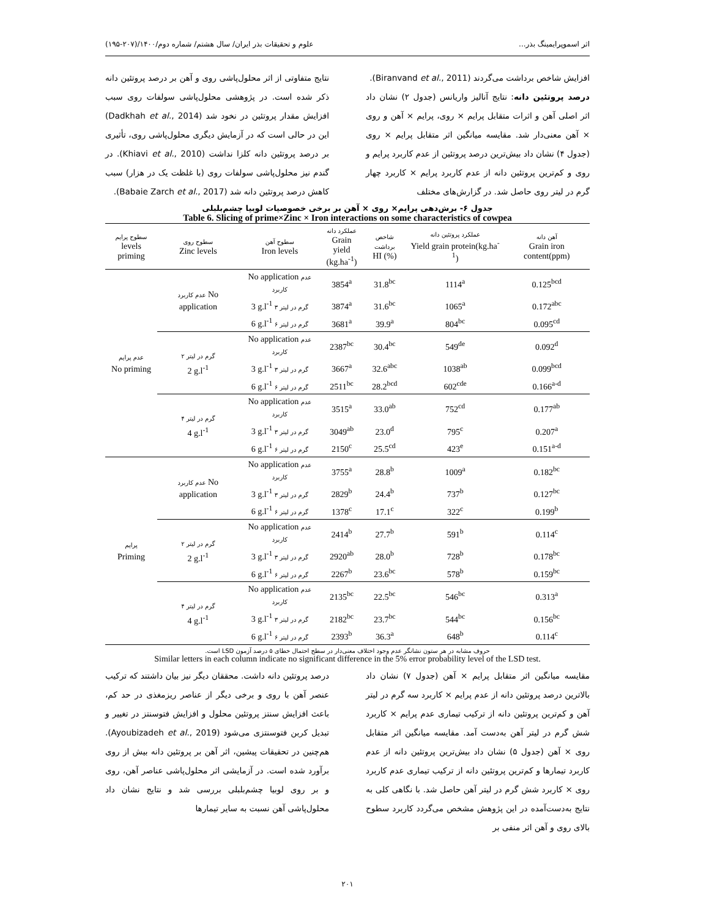اثر اسموپرایمینگ بذر... علوم و تحقیقات بذر ایران/ سال هشتم/ شماره دوم/۱۴۰۰/(۲۰۷-۱۹۵)
افزایش شاخص برداشت می‌گردند (Biranvand et al., 2011).
درصد پروتئین دانه: نتایج آنالیز واریانس (جدول ۲) نشان داد اثر اصلی آهن و اثرات متقابل پرایم × روی، پرایم × آهن و روی × آهن معنی‌دار شد. مقایسه میانگین اثر متقابل پرایم × روی (جدول ۴) نشان داد بیش‌ترین درصد پروتئین از عدم کاربرد پرایم و روی و کم‌ترین پروتئین دانه از عدم کاربرد پرایم × کاربرد چهار گرم در لیتر روی حاصل شد. در گزارش‌های مختلف
نتایج متفاوتی از اثر محلول‌پاشی روی و آهن بر درصد پروتئین دانه ذکر شده است. در پژوهشی محلول‌پاشی سولفات روی سبب افزایش مقدار پروتئین در نخود شد (Dadkhah et al., 2014) این در حالی است که در آزمایش دیگری محلول‌پاشی روی، تأثیری بر درصد پروتئین دانه کلزا نداشت (Khiavi et al., 2010). در گندم نیز محلول‌پاشی سولفات روی (با غلظت یک در هزار) سبب کاهش درصد پروتئین دانه شد (Babaie Zarch et al., 2017).
جدول ۶- برش‌دهی پرایم× روی × آهن بر برخی خصوصیات لوبیا چشم‌بلبلی
Table 6. Slicing of prime×Zinc × Iron interactions on some characteristics of cowpea
| سطوح پرایم levels priming | سطوح روی Zinc levels | سطوح آهن Iron levels | عملکرد دانه Grain yield (kg.ha<sup>-1</sup>) | شاخص برداشت HI (%) | عملکرد پروتئین دانه Yield grain protein(kg.ha<sup>-1</sup>) | آهن دانه Grain iron content(ppm) |
| --- | --- | --- | --- | --- | --- | --- |
| عدم پرایم No priming | عدم کاربرد No application | No application عدم کاربرد | 3854<sup>a</sup> | 31.8<sup>bc</sup> | 1114<sup>a</sup> | 0.125<sup>bcd</sup> |
| | | 3 g.l<sup>-1</sup> ۳ گرم در لیتر | 3874<sup>a</sup> | 31.6<sup>bc</sup> | 1065<sup>a</sup> | 0.172<sup>abc</sup> |
| | | 6 g.l<sup>-1</sup> ۶ گرم در لیتر | 3681<sup>a</sup> | 39.9<sup>a</sup> | 804<sup>bc</sup> | 0.095<sup>cd</sup> |
| | ۲ گرم در لیتر 2 g.l<sup>-1</sup> | No application عدم کاربرد | 2387<sup>bc</sup> | 30.4<sup>bc</sup> | 549<sup>de</sup> | 0.092<sup>d</sup> |
| | | 3 g.l<sup>-1</sup> ۳ گرم در لیتر | 3667<sup>a</sup> | 32.6<sup>abc</sup> | 1038<sup>ab</sup> | 0.099<sup>bcd</sup> |
| | | 6 g.l<sup>-1</sup> ۶ گرم در لیتر | 2511<sup>bc</sup> | 28.2<sup>bcd</sup> | 602<sup>cde</sup> | 0.166<sup>a-d</sup> |
| | ۴ گرم در لیتر 4 g.l<sup>-1</sup> | No application عدم کاربرد | 3515<sup>a</sup> | 33.0<sup>ab</sup> | 752<sup>cd</sup> | 0.177<sup>ab</sup> |
| | | 3 g.l<sup>-1</sup> ۳ گرم در لیتر | 3049<sup>ab</sup> | 23.0<sup>d</sup> | 795<sup>c</sup> | 0.207<sup>a</sup> |
| | | 6 g.l<sup>-1</sup> ۶ گرم در لیتر | 2150<sup>c</sup> | 25.5<sup>cd</sup> | 423<sup>e</sup> | 0.151<sup>a-d</sup> |
| پرایم Priming | عدم کاربرد No application | No application عدم کاربرد | 3755<sup>a</sup> | 28.8<sup>b</sup> | 1009<sup>a</sup> | 0.182<sup>bc</sup> |
| | | 3 g.l<sup>-1</sup> ۳ گرم در لیتر | 2829<sup>b</sup> | 24.4<sup>b</sup> | 737<sup>b</sup> | 0.127<sup>bc</sup> |
| | | 6 g.l<sup>-1</sup> ۶ گرم در لیتر | 1378<sup>c</sup> | 17.1<sup>c</sup> | 322<sup>c</sup> | 0.199<sup>b</sup> |
| | ۲ گرم در لیتر 2 g.l<sup>-1</sup> | No application عدم کاربرد | 2414<sup>b</sup> | 27.7<sup>b</sup> | 591<sup>b</sup> | 0.114<sup>c</sup> |
| | | 3 g.l<sup>-1</sup> ۳ گرم در لیتر | 2920<sup>ab</sup> | 28.0<sup>b</sup> | 728<sup>b</sup> | 0.178<sup>bc</sup> |
| | | 6 g.l<sup>-1</sup> ۶ گرم در لیتر | 2267<sup>b</sup> | 23.6<sup>bc</sup> | 578<sup>b</sup> | 0.159<sup>bc</sup> |
| | ۴ گرم در لیتر 4 g.l<sup>-1</sup> | No application عدم کاربرد | 2135<sup>bc</sup> | 22.5<sup>bc</sup> | 546<sup>bc</sup> | 0.313<sup>a</sup> |
| | | 3 g.l<sup>-1</sup> ۳ گرم در لیتر | 2182<sup>bc</sup> | 23.7<sup>bc</sup> | 544<sup>bc</sup> | 0.156<sup>bc</sup> |
| | | 6 g.l<sup>-1</sup> ۶ گرم در لیتر | 2393<sup>b</sup> | 36.3<sup>a</sup> | 648<sup>b</sup> | 0.114<sup>c</sup> |
حروف مشابه در هر ستون نشانگر عدم وجود اختلاف معنی‌دار در سطح احتمال خطای ۵ درصد آزمون LSD است.
Similar letters in each column indicate no significant difference in the 5% error probability level of the LSD test.
مقایسه میانگین اثر متقابل پرایم × آهن (جدول ۷) نشان داد بالاترین درصد پروتئین دانه از عدم پرایم × کاربرد سه گرم در لیتر آهن و کم‌ترین پروتئین دانه از ترکیب تیماری عدم پرایم × کاربرد شش گرم در لیتر آهن به‌دست آمد. مقایسه میانگین اثر متقابل روی × آهن (جدول ۵) نشان داد بیش‌ترین پروتئین دانه از عدم کاربرد تیمارها و کم‌ترین پروتئین دانه از ترکیب تیماری عدم کاربرد روی × کاربرد شش گرم در لیتر آهن حاصل شد. با نگاهی کلی به نتایج به‌دست‌آمده در این پژوهش مشخص می‌گردد کاربرد سطوح بالای روی و آهن اثر منفی بر
درصد پروتئین دانه داشت. محققان دیگر نیز بیان داشتند که ترکیب عنصر آهن با روی و برخی دیگر از عناصر ریزمغذی در حد کم، باعث افزایش سنتز پروتئین محلول و افزایش فتوسنتز در تغییر و تبدیل کربن فتوسنتزی می‌شود (Ayoubizadeh et al., 2019). هم‌چنین در تحقیقات پیشین، اثر آهن بر پروتئین دانه بیش از روی برآورد شده است. در آزمایشی اثر محلول‌پاشی عناصر آهن، روی و بر روی لوبیا چشم‌بلبلی بررسی شد و نتایج نشان داد محلول‌پاشی آهن نسبت به سایر تیمارها
۲۰۱